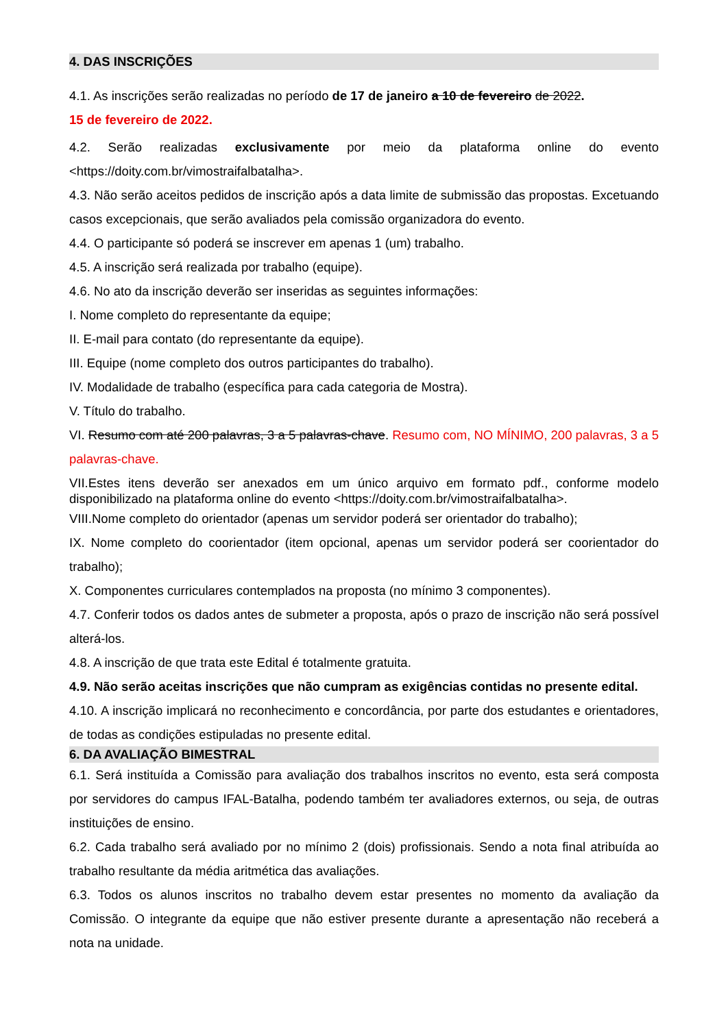4. DAS INSCRIÇÕES
4.1. As inscrições serão realizadas no período de 17 de janeiro a 10 de fevereiro de 2022.
15 de fevereiro de 2022.
4.2. Serão realizadas exclusivamente por meio da plataforma online do evento <https://doity.com.br/vimostraifalbatalha>.
4.3. Não serão aceitos pedidos de inscrição após a data limite de submissão das propostas. Excetuando casos excepcionais, que serão avaliados pela comissão organizadora do evento.
4.4. O participante só poderá se inscrever em apenas 1 (um) trabalho.
4.5. A inscrição será realizada por trabalho (equipe).
4.6. No ato da inscrição deverão ser inseridas as seguintes informações:
I. Nome completo do representante da equipe;
II. E-mail para contato (do representante da equipe).
III. Equipe (nome completo dos outros participantes do trabalho).
IV. Modalidade de trabalho (específica para cada categoria de Mostra).
V. Título do trabalho.
VI. Resumo com até 200 palavras, 3 a 5 palavras-chave. Resumo com, NO MÍNIMO, 200 palavras, 3 a 5 palavras-chave.
VII.Estes itens deverão ser anexados em um único arquivo em formato pdf., conforme modelo disponibilizado na plataforma online do evento <https://doity.com.br/vimostraifalbatalha>.
VIII.Nome completo do orientador (apenas um servidor poderá ser orientador do trabalho);
IX. Nome completo do coorientador (item opcional, apenas um servidor poderá ser coorientador do trabalho);
X. Componentes curriculares contemplados na proposta (no mínimo 3 componentes).
4.7. Conferir todos os dados antes de submeter a proposta, após o prazo de inscrição não será possível alterá-los.
4.8. A inscrição de que trata este Edital é totalmente gratuita.
4.9. Não serão aceitas inscrições que não cumpram as exigências contidas no presente edital.
4.10. A inscrição implicará no reconhecimento e concordância, por parte dos estudantes e orientadores, de todas as condições estipuladas no presente edital.
6. DA AVALIAÇÃO BIMESTRAL
6.1. Será instituída a Comissão para avaliação dos trabalhos inscritos no evento, esta será composta por servidores do campus IFAL-Batalha, podendo também ter avaliadores externos, ou seja, de outras instituições de ensino.
6.2. Cada trabalho será avaliado por no mínimo 2 (dois) profissionais. Sendo a nota final atribuída ao trabalho resultante da média aritmética das avaliações.
6.3. Todos os alunos inscritos no trabalho devem estar presentes no momento da avaliação da Comissão. O integrante da equipe que não estiver presente durante a apresentação não receberá a nota na unidade.